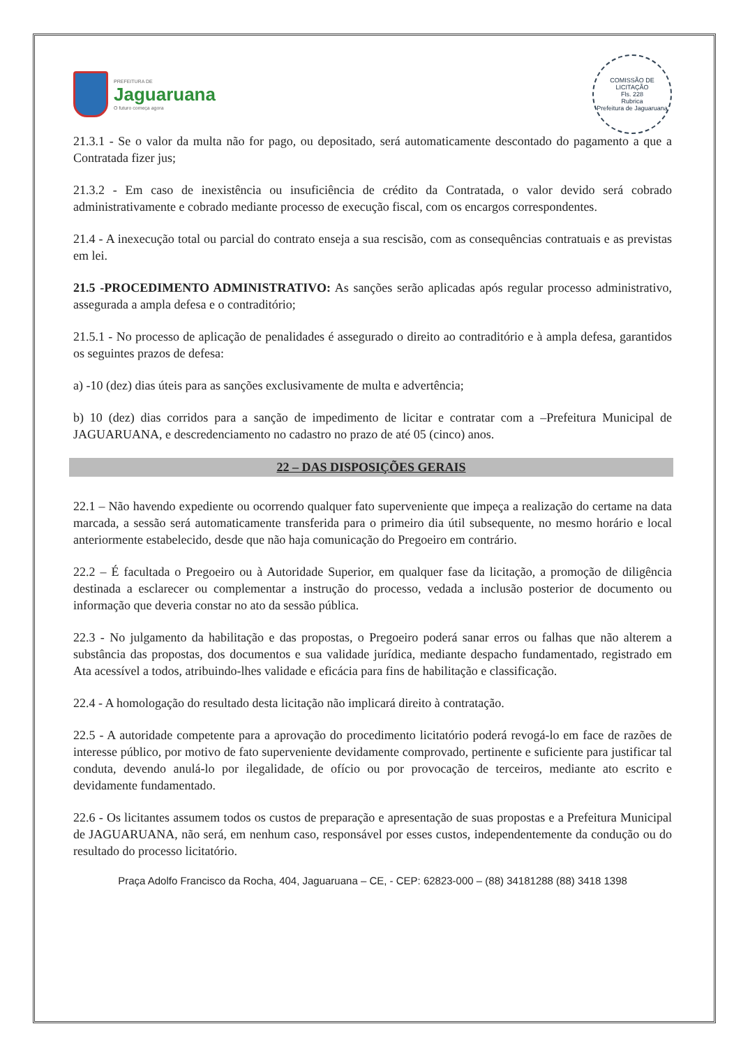PREFEITURA DE
Jaguaruana
O futuro começa agora
COMISSÃO DE LICITAÇÃO
Fls. 228
Rubrica
Prefeitura de Jaguaruana
21.3.1 - Se o valor da multa não for pago, ou depositado, será automaticamente descontado do pagamento a que a Contratada fizer jus;
21.3.2 - Em caso de inexistência ou insuficiência de crédito da Contratada, o valor devido será cobrado administrativamente e cobrado mediante processo de execução fiscal, com os encargos correspondentes.
21.4 - A inexecução total ou parcial do contrato enseja a sua rescisão, com as consequências contratuais e as previstas em lei.
21.5 -PROCEDIMENTO ADMINISTRATIVO: As sanções serão aplicadas após regular processo administrativo, assegurada a ampla defesa e o contraditório;
21.5.1 - No processo de aplicação de penalidades é assegurado o direito ao contraditório e à ampla defesa, garantidos os seguintes prazos de defesa:
a) -10 (dez) dias úteis para as sanções exclusivamente de multa e advertência;
b) 10 (dez) dias corridos para a sanção de impedimento de licitar e contratar com a –Prefeitura Municipal de JAGUARUANA, e descredenciamento no cadastro no prazo de até 05 (cinco) anos.
22 – DAS DISPOSIÇÕES GERAIS
22.1 – Não havendo expediente ou ocorrendo qualquer fato superveniente que impeça a realização do certame na data marcada, a sessão será automaticamente transferida para o primeiro dia útil subsequente, no mesmo horário e local anteriormente estabelecido, desde que não haja comunicação do Pregoeiro em contrário.
22.2 – É facultada o Pregoeiro ou à Autoridade Superior, em qualquer fase da licitação, a promoção de diligência destinada a esclarecer ou complementar a instrução do processo, vedada a inclusão posterior de documento ou informação que deveria constar no ato da sessão pública.
22.3 - No julgamento da habilitação e das propostas, o Pregoeiro poderá sanar erros ou falhas que não alterem a substância das propostas, dos documentos e sua validade jurídica, mediante despacho fundamentado, registrado em Ata acessível a todos, atribuindo-lhes validade e eficácia para fins de habilitação e classificação.
22.4 - A homologação do resultado desta licitação não implicará direito à contratação.
22.5 - A autoridade competente para a aprovação do procedimento licitatório poderá revogá-lo em face de razões de interesse público, por motivo de fato superveniente devidamente comprovado, pertinente e suficiente para justificar tal conduta, devendo anulá-lo por ilegalidade, de ofício ou por provocação de terceiros, mediante ato escrito e devidamente fundamentado.
22.6 - Os licitantes assumem todos os custos de preparação e apresentação de suas propostas e a Prefeitura Municipal de JAGUARUANA, não será, em nenhum caso, responsável por esses custos, independentemente da condução ou do resultado do processo licitatório.
Praça Adolfo Francisco da Rocha, 404, Jaguaruana – CE, - CEP: 62823-000 – (88) 34181288 (88) 3418 1398